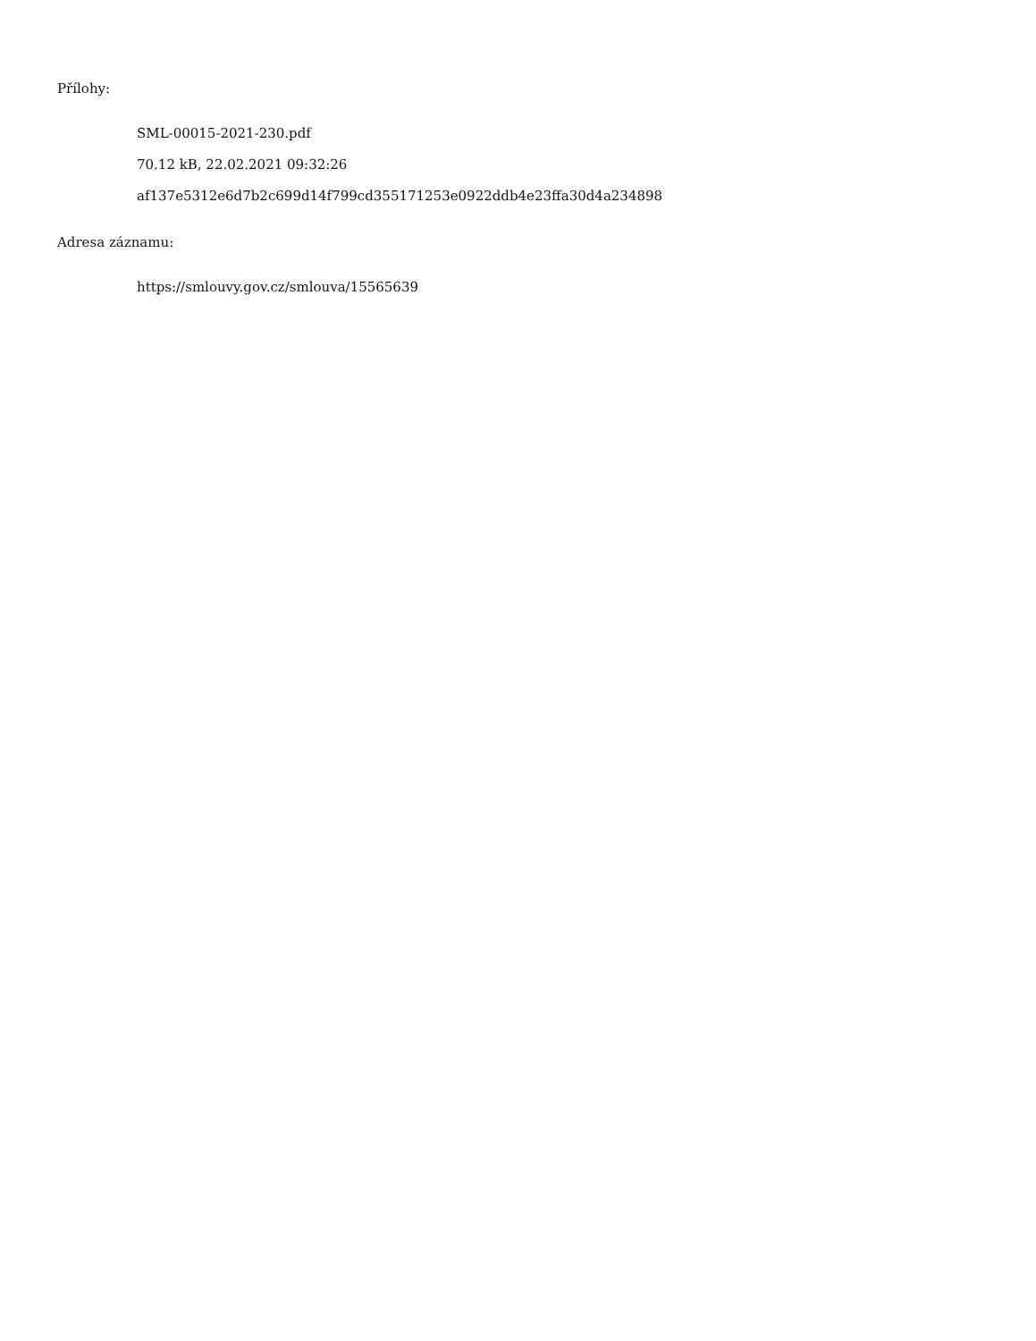Přílohy:
SML-00015-2021-230.pdf
70.12 kB, 22.02.2021 09:32:26
af137e5312e6d7b2c699d14f799cd355171253e0922ddb4e23ffa30d4a234898
Adresa záznamu:
https://smlouvy.gov.cz/smlouva/15565639